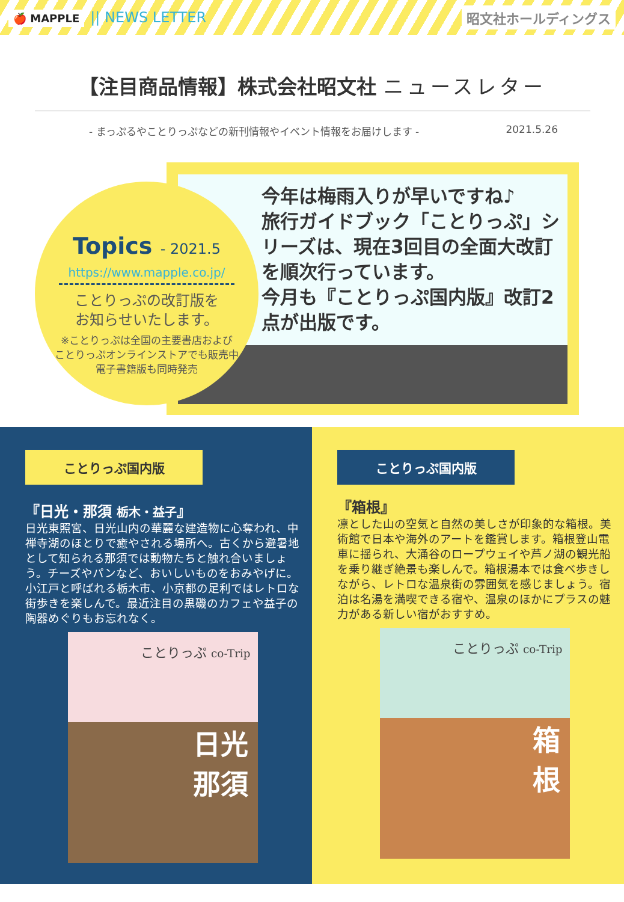🍎 MAPPLE || NEWS LETTER
昭文社ホールディングス
【注目商品情報】株式会社昭文社 ニュースレター
- まっぷるやことりっぷなどの新刊情報やイベント情報をお届けします - 2021.5.26
Topics - 2021.5
https://www.mapple.co.jp/
ことりっぷの改訂版を
お知らせいたします。
※ことりっぷは全国の主要書店および
ことりっぷオンラインストアでも販売中
電子書籍版も同時発売
今年は梅雨入りが早いですね♪
旅行ガイドブック「ことりっぷ」シリーズは、現在3回目の全面大改訂を順次行っています。
今月も『ことりっぷ国内版』改訂2点が出版です。
ことりっぷ国内版
『日光・那須 栃木・益子』
日光東照宮、日光山内の華麗な建造物に心奪われ、中禅寺湖のほとりで癒やされる場所へ。古くから避暑地として知られる那須では動物たちと触れ合いましょう。チーズやパンなど、おいしいものをおみやげに。小江戸と呼ばれる栃木市、小京都の足利ではレトロな街歩きを楽しんで。最近注目の黒磯のカフェや益子の陶器めぐりもお忘れなく。
日光
那須
ことりっぷ co-Trip
ことりっぷ国内版
『箱根』
凛とした山の空気と自然の美しさが印象的な箱根。美術館で日本や海外のアートを鑑賞します。箱根登山電車に揺られ、大涌谷のロープウェイや芦ノ湖の観光船を乗り継ぎ絶景も楽しんで。箱根湯本では食べ歩きしながら、レトロな温泉街の雰囲気を感じましょう。宿泊は名湯を満喫できる宿や、温泉のほかにプラスの魅力がある新しい宿がおすすめ。
箱
根
ことりっぷ co-Trip